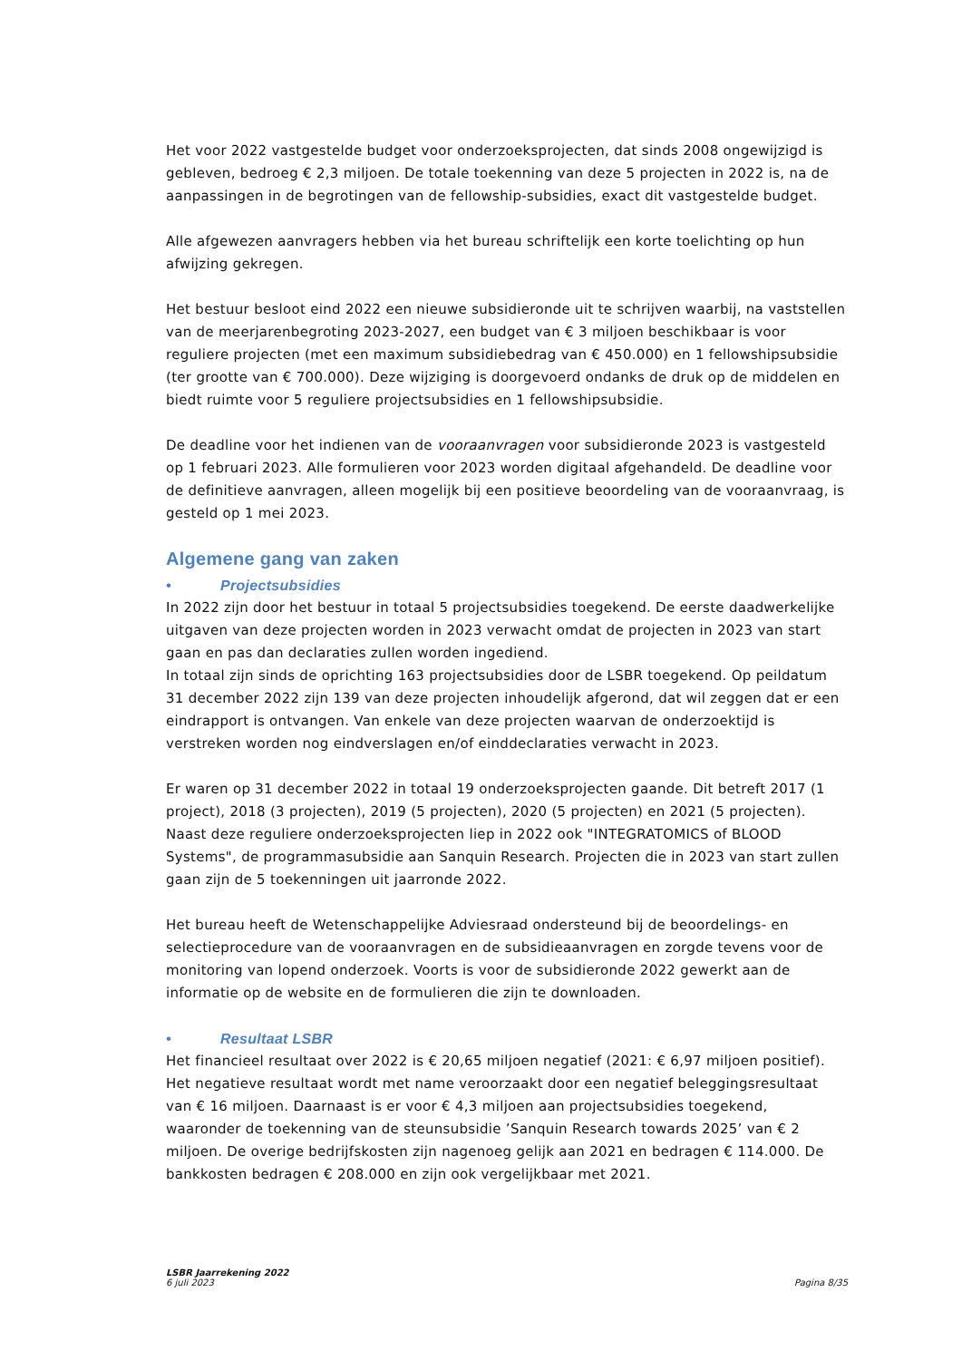Het voor 2022 vastgestelde budget voor onderzoeksprojecten, dat sinds 2008 ongewijzigd is gebleven, bedroeg € 2,3 miljoen. De totale toekenning van deze 5 projecten in 2022 is, na de aanpassingen in de begrotingen van de fellowship-subsidies, exact dit vastgestelde budget.
Alle afgewezen aanvragers hebben via het bureau schriftelijk een korte toelichting op hun afwijzing gekregen.
Het bestuur besloot eind 2022 een nieuwe subsidieronde uit te schrijven waarbij, na vaststellen van de meerjarenbegroting 2023-2027, een budget van € 3 miljoen beschikbaar is voor reguliere projecten (met een maximum subsidiebedrag van € 450.000) en 1 fellowshipsubsidie (ter grootte van € 700.000). Deze wijziging is doorgevoerd ondanks de druk op de middelen en biedt ruimte voor 5 reguliere projectsubsidies en 1 fellowshipsubsidie.
De deadline voor het indienen van de vooraanvragen voor subsidieronde 2023 is vastgesteld op 1 februari 2023. Alle formulieren voor 2023 worden digitaal afgehandeld. De deadline voor de definitieve aanvragen, alleen mogelijk bij een positieve beoordeling van de vooraanvraag, is gesteld op 1 mei 2023.
Algemene gang van zaken
• Projectsubsidies
In 2022 zijn door het bestuur in totaal 5 projectsubsidies toegekend. De eerste daadwerkelijke uitgaven van deze projecten worden in 2023 verwacht omdat de projecten in 2023 van start gaan en pas dan declaraties zullen worden ingediend.
In totaal zijn sinds de oprichting 163 projectsubsidies door de LSBR toegekend. Op peildatum 31 december 2022 zijn 139 van deze projecten inhoudelijk afgerond, dat wil zeggen dat er een eindrapport is ontvangen. Van enkele van deze projecten waarvan de onderzoektijd is verstreken worden nog eindverslagen en/of einddeclaraties verwacht in 2023.
Er waren op 31 december 2022 in totaal 19 onderzoeksprojecten gaande. Dit betreft 2017 (1 project), 2018 (3 projecten), 2019 (5 projecten), 2020 (5 projecten) en 2021 (5 projecten). Naast deze reguliere onderzoeksprojecten liep in 2022 ook "INTEGRATOMICS of BLOOD Systems", de programmasubsidie aan Sanquin Research. Projecten die in 2023 van start zullen gaan zijn de 5 toekenningen uit jaarronde 2022.
Het bureau heeft de Wetenschappelijke Adviesraad ondersteund bij de beoordelings- en selectieprocedure van de vooraanvragen en de subsidieaanvragen en zorgde tevens voor de monitoring van lopend onderzoek. Voorts is voor de subsidieronde 2022 gewerkt aan de informatie op de website en de formulieren die zijn te downloaden.
• Resultaat LSBR
Het financieel resultaat over 2022 is € 20,65 miljoen negatief (2021: € 6,97 miljoen positief). Het negatieve resultaat wordt met name veroorzaakt door een negatief beleggingsresultaat van € 16 miljoen. Daarnaast is er voor € 4,3 miljoen aan projectsubsidies toegekend, waaronder de toekenning van de steunsubsidie ’Sanquin Research towards 2025’ van € 2 miljoen. De overige bedrijfskosten zijn nagenoeg gelijk aan 2021 en bedragen € 114.000. De bankkosten bedragen € 208.000 en zijn ook vergelijkbaar met 2021.
LSBR Jaarrekening 2022
6 juli 2023
Pagina 8/35